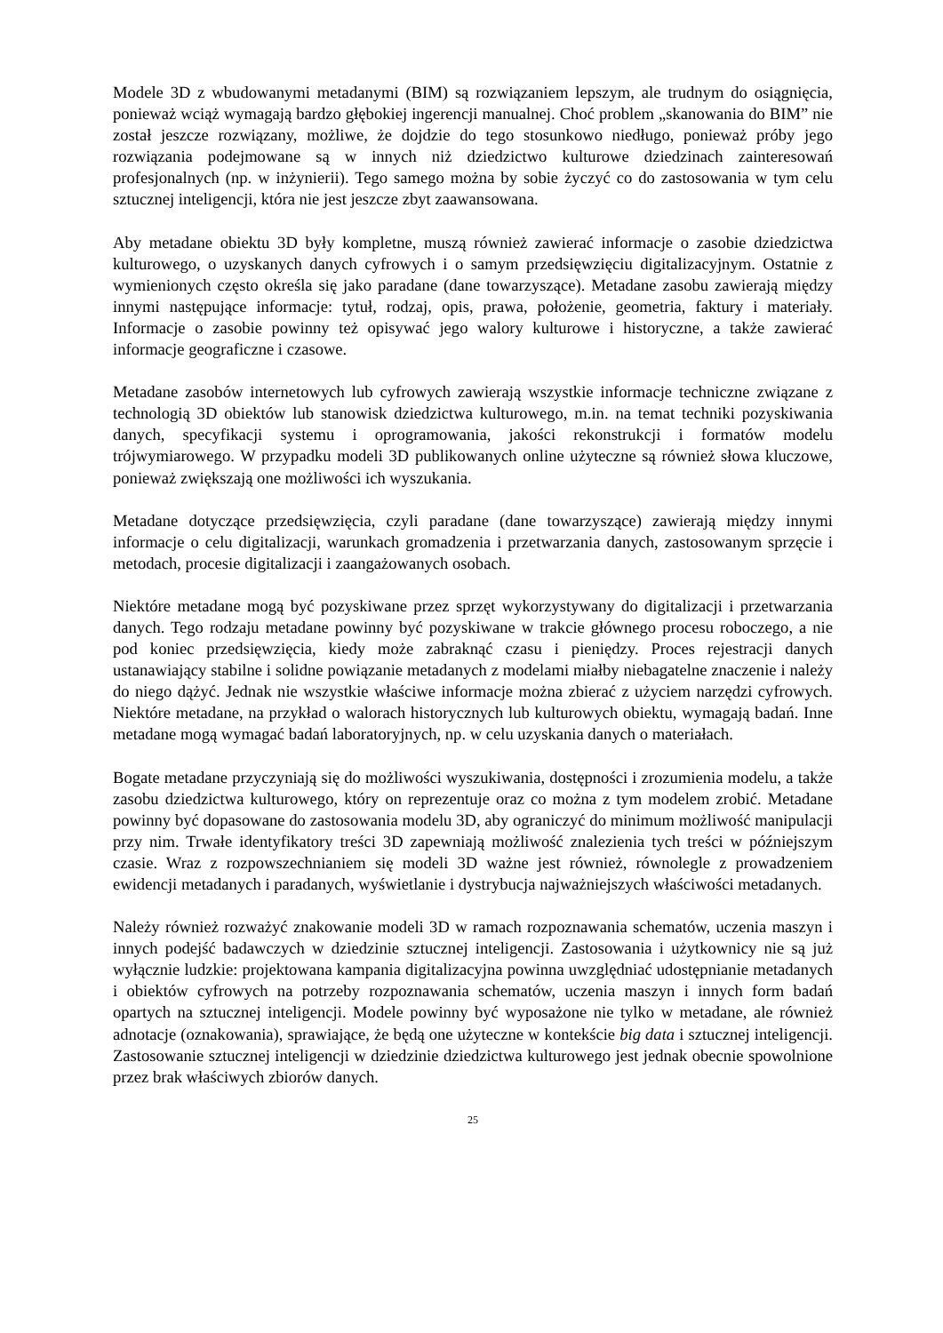Modele 3D z wbudowanymi metadanymi (BIM) są rozwiązaniem lepszym, ale trudnym do osiągnięcia, ponieważ wciąż wymagają bardzo głębokiej ingerencji manualnej. Choć problem „skanowania do BIM” nie został jeszcze rozwiązany, możliwe, że dojdzie do tego stosunkowo niedługo, ponieważ próby jego rozwiązania podejmowane są w innych niż dziedzictwo kulturowe dziedzinach zainteresowań profesjonalnych (np. w inżynierii). Tego samego można by sobie życzyć co do zastosowania w tym celu sztucznej inteligencji, która nie jest jeszcze zbyt zaawansowana.
Aby metadane obiektu 3D były kompletne, muszą również zawierać informacje o zasobie dziedzictwa kulturowego, o uzyskanych danych cyfrowych i o samym przedsięwzięciu digitalizacyjnym. Ostatnie z wymienionych często określa się jako paradane (dane towarzyszące). Metadane zasobu zawierają między innymi następujące informacje: tytuł, rodzaj, opis, prawa, położenie, geometria, faktury i materiały. Informacje o zasobie powinny też opisywać jego walory kulturowe i historyczne, a także zawierać informacje geograficzne i czasowe.
Metadane zasobów internetowych lub cyfrowych zawierają wszystkie informacje techniczne związane z technologią 3D obiektów lub stanowisk dziedzictwa kulturowego, m.in. na temat techniki pozyskiwania danych, specyfikacji systemu i oprogramowania, jakości rekonstrukcji i formatów modelu trójwymiarowego. W przypadku modeli 3D publikowanych online użyteczne są również słowa kluczowe, ponieważ zwiększają one możliwości ich wyszukania.
Metadane dotyczące przedsięwzięcia, czyli paradane (dane towarzyszące) zawierają między innymi informacje o celu digitalizacji, warunkach gromadzenia i przetwarzania danych, zastosowanym sprzęcie i metodach, procesie digitalizacji i zaangażowanych osobach.
Niektóre metadane mogą być pozyskiwane przez sprzęt wykorzystywany do digitalizacji i przetwarzania danych. Tego rodzaju metadane powinny być pozyskiwane w trakcie głównego procesu roboczego, a nie pod koniec przedsięwzięcia, kiedy może zabraknąć czasu i pieniędzy. Proces rejestracji danych ustanawiający stabilne i solidne powiązanie metadanych z modelami miałby niebagatelne znaczenie i należy do niego dążyć. Jednak nie wszystkie właściwe informacje można zbierać z użyciem narzędzi cyfrowych. Niektóre metadane, na przykład o walorach historycznych lub kulturowych obiektu, wymagają badań. Inne metadane mogą wymagać badań laboratoryjnych, np. w celu uzyskania danych o materiałach.
Bogate metadane przyczyniają się do możliwości wyszukiwania, dostępności i zrozumienia modelu, a także zasobu dziedzictwa kulturowego, który on reprezentuje oraz co można z tym modelem zrobić. Metadane powinny być dopasowane do zastosowania modelu 3D, aby ograniczyć do minimum możliwość manipulacji przy nim. Trwałe identyfikatory treści 3D zapewniają możliwość znalezienia tych treści w późniejszym czasie. Wraz z rozpowszechnianiem się modeli 3D ważne jest również, równolegle z prowadzeniem ewidencji metadanych i paradanych, wyświetlanie i dystrybucja najważniejszych właściwości metadanych.
Należy również rozważyć znakowanie modeli 3D w ramach rozpoznawania schematów, uczenia maszyn i innych podejść badawczych w dziedzinie sztucznej inteligencji. Zastosowania i użytkownicy nie są już wyłącznie ludzkie: projektowana kampania digitalizacyjna powinna uwzględniać udostępnianie metadanych i obiektów cyfrowych na potrzeby rozpoznawania schematów, uczenia maszyn i innych form badań opartych na sztucznej inteligencji. Modele powinny być wyposażone nie tylko w metadane, ale również adnotacje (oznakowania), sprawiające, że będą one użyteczne w kontekście big data i sztucznej inteligencji. Zastosowanie sztucznej inteligencji w dziedzinie dziedzictwa kulturowego jest jednak obecnie spowolnione przez brak właściwych zbiorów danych.
25